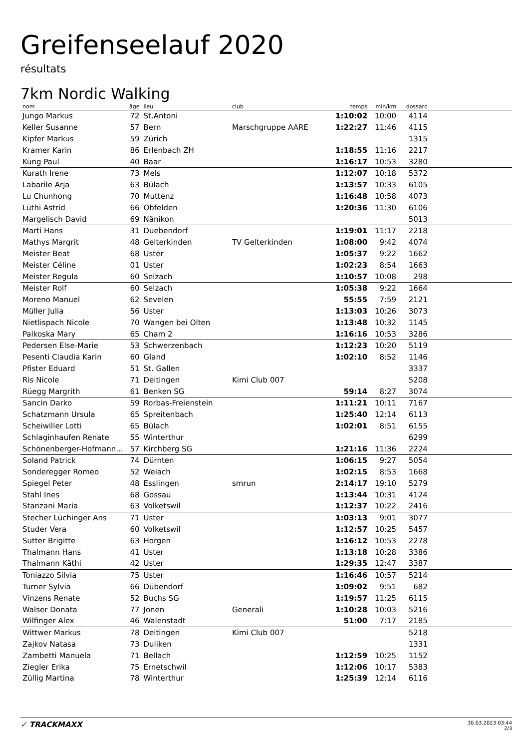Greifenseelauf 2020
résultats
7km Nordic Walking
| nom | âge | lieu | club | temps | min/km | dossard | |
| --- | --- | --- | --- | --- | --- | --- | --- |
| Jungo Markus | 72 | St.Antoni | | 1:10:02 | 10:00 | 4114 | |
| Keller Susanne | 57 | Bern | Marschgruppe AARE | 1:22:27 | 11:46 | 4115 | |
| Kipfer Markus | 59 | Zürich | | | | 1315 | |
| Kramer Karin | 86 | Erlenbach ZH | | 1:18:55 | 11:16 | 2217 | |
| Küng Paul | 40 | Baar | | 1:16:17 | 10:53 | 3280 | |
| Kurath Irene | 73 | Mels | | 1:12:07 | 10:18 | 5372 | |
| Labarile Arja | 63 | Bülach | | 1:13:57 | 10:33 | 6105 | |
| Lu Chunhong | 70 | Muttenz | | 1:16:48 | 10:58 | 4073 | |
| Lüthi Astrid | 66 | Obfelden | | 1:20:36 | 11:30 | 6106 | |
| Margelisch David | 69 | Nänikon | | | | 5013 | |
| Marti Hans | 31 | Duebendorf | | 1:19:01 | 11:17 | 2218 | |
| Mathys Margrit | 48 | Gelterkinden | TV Gelterkinden | 1:08:00 | 9:42 | 4074 | |
| Meister Beat | 68 | Uster | | 1:05:37 | 9:22 | 1662 | |
| Meister Céline | 01 | Uster | | 1:02:23 | 8:54 | 1663 | |
| Meister Regula | 60 | Selzach | | 1:10:57 | 10:08 | 298 | |
| Meister Rolf | 60 | Selzach | | 1:05:38 | 9:22 | 1664 | |
| Moreno Manuel | 62 | Sevelen | | 55:55 | 7:59 | 2121 | |
| Müller Julia | 56 | Uster | | 1:13:03 | 10:26 | 3073 | |
| Nietlispach Nicole | 70 | Wangen bei Olten | | 1:13:48 | 10:32 | 1145 | |
| Palkoska Mary | 65 | Cham 2 | | 1:16:16 | 10:53 | 3286 | |
| Pedersen Else-Marie | 53 | Schwerzenbach | | 1:12:23 | 10:20 | 5119 | |
| Pesenti Claudia Karin | 60 | Gland | | 1:02:10 | 8:52 | 1146 | |
| Pfister Eduard | 51 | St. Gallen | | | | 3337 | |
| Ris Nicole | 71 | Deitingen | Kimi Club 007 | | | 5208 | |
| Rüegg Margrith | 61 | Benken SG | | 59:14 | 8:27 | 3074 | |
| Sancin Darko | 59 | Rorbas-Freienstein | | 1:11:21 | 10:11 | 7167 | |
| Schatzmann Ursula | 65 | Spreitenbach | | 1:25:40 | 12:14 | 6113 | |
| Scheiwiller Lotti | 65 | Bülach | | 1:02:01 | 8:51 | 6155 | |
| Schlaginhaufen Renate | 55 | Winterthur | | | | 6299 | |
| Schönenberger-Hofmann... | 57 | Kirchberg SG | | 1:21:16 | 11:36 | 2224 | |
| Soland Patrick | 74 | Dürnten | | 1:06:15 | 9:27 | 5054 | |
| Sonderegger Romeo | 52 | Weiach | | 1:02:15 | 8:53 | 1668 | |
| Spiegel Peter | 48 | Esslingen | smrun | 2:14:17 | 19:10 | 5279 | |
| Stahl Ines | 68 | Gossau | | 1:13:44 | 10:31 | 4124 | |
| Stanzani Maria | 63 | Volketswil | | 1:12:37 | 10:22 | 2416 | |
| Stecher Lüchinger Ans | 71 | Uster | | 1:03:13 | 9:01 | 3077 | |
| Studer Vera | 60 | Volketswil | | 1:12:57 | 10:25 | 5457 | |
| Sutter Brigitte | 63 | Horgen | | 1:16:12 | 10:53 | 2278 | |
| Thalmann Hans | 41 | Uster | | 1:13:18 | 10:28 | 3386 | |
| Thalmann Käthi | 42 | Uster | | 1:29:35 | 12:47 | 3387 | |
| Toniazzo Silvia | 75 | Uster | | 1:16:46 | 10:57 | 5214 | |
| Turner Sylvia | 66 | Dübendorf | | 1:09:02 | 9:51 | 682 | |
| Vinzens Renate | 52 | Buchs SG | | 1:19:57 | 11:25 | 6115 | |
| Walser Donata | 77 | Jonen | Generali | 1:10:28 | 10:03 | 5216 | |
| Wilfinger Alex | 46 | Walenstadt | | 51:00 | 7:17 | 2185 | |
| Wittwer Markus | 78 | Deitingen | Kimi Club 007 | | | 5218 | |
| Zajkov Natasa | 73 | Duliken | | | | 1331 | |
| Zambetti Manuela | 71 | Bellach | | 1:12:59 | 10:25 | 1152 | |
| Ziegler Erika | 75 | Ernetschwil | | 1:12:06 | 10:17 | 5383 | |
| Züllig Martina | 78 | Winterthur | | 1:25:39 | 12:14 | 6116 | |
✓ TRACKMAXX
30.03.2023 03:44
2/3